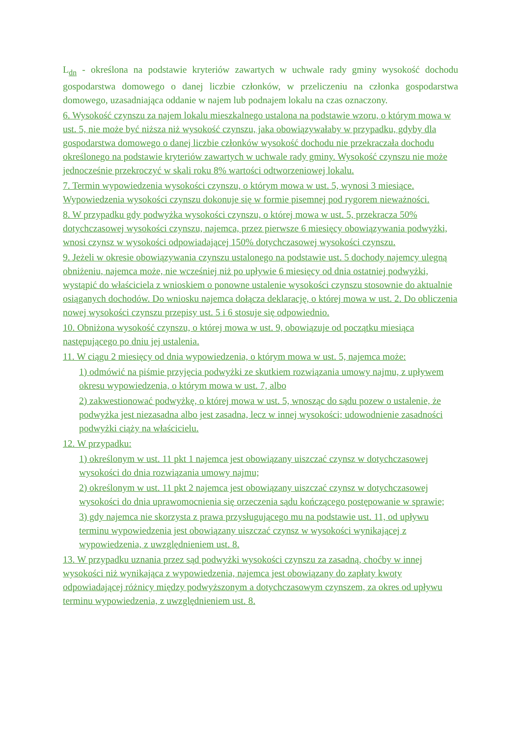L<sub>dn</sub> - określona na podstawie kryteriów zawartych w uchwale rady gminy wysokość dochodu gospodarstwa domowego o danej liczbie członków, w przeliczeniu na członka gospodarstwa domowego, uzasadniająca oddanie w najem lub podnajem lokalu na czas oznaczony.
6. Wysokość czynszu za najem lokalu mieszkalnego ustalona na podstawie wzoru, o którym mowa w ust. 5, nie może być niższa niż wysokość czynszu, jaka obowiązywałaby w przypadku, gdyby dla gospodarstwa domowego o danej liczbie członków wysokość dochodu nie przekraczała dochodu określonego na podstawie kryteriów zawartych w uchwale rady gminy. Wysokość czynszu nie może jednocześnie przekroczyć w skali roku 8% wartości odtworzeniowej lokalu.
7. Termin wypowiedzenia wysokości czynszu, o którym mowa w ust. 5, wynosi 3 miesiące. Wypowiedzenia wysokości czynszu dokonuje się w formie pisemnej pod rygorem nieważności.
8. W przypadku gdy podwyżka wysokości czynszu, o której mowa w ust. 5, przekracza 50% dotychczasowej wysokości czynszu, najemca, przez pierwsze 6 miesięcy obowiązywania podwyżki, wnosi czynsz w wysokości odpowiadającej 150% dotychczasowej wysokości czynszu.
9. Jeżeli w okresie obowiązywania czynszu ustalonego na podstawie ust. 5 dochody najemcy ulegną obniżeniu, najemca może, nie wcześniej niż po upływie 6 miesięcy od dnia ostatniej podwyżki, wystąpić do właściciela z wnioskiem o ponowne ustalenie wysokości czynszu stosownie do aktualnie osiąganych dochodów. Do wniosku najemca dołącza deklarację, o której mowa w ust. 2. Do obliczenia nowej wysokości czynszu przepisy ust. 5 i 6 stosuje się odpowiednio.
10. Obniżona wysokość czynszu, o której mowa w ust. 9, obowiązuje od początku miesiąca następującego po dniu jej ustalenia.
11. W ciągu 2 miesięcy od dnia wypowiedzenia, o którym mowa w ust. 5, najemca może:
1) odmówić na piśmie przyjęcia podwyżki ze skutkiem rozwiązania umowy najmu, z upływem okresu wypowiedzenia, o którym mowa w ust. 7, albo
2) zakwestionować podwyżkę, o której mowa w ust. 5, wnosząc do sądu pozew o ustalenie, że podwyżka jest niezasadna albo jest zasadna, lecz w innej wysokości; udowodnienie zasadności podwyżki ciąży na właścicielu.
12. W przypadku:
1) określonym w ust. 11 pkt 1 najemca jest obowiązany uiszczać czynsz w dotychczasowej wysokości do dnia rozwiązania umowy najmu;
2) określonym w ust. 11 pkt 2 najemca jest obowiązany uiszczać czynsz w dotychczasowej wysokości do dnia uprawomocnienia się orzeczenia sądu kończącego postępowanie w sprawie;
3) gdy najemca nie skorzysta z prawa przysługującego mu na podstawie ust. 11, od upływu terminu wypowiedzenia jest obowiązany uiszczać czynsz w wysokości wynikającej z wypowiedzenia, z uwzględnieniem ust. 8.
13. W przypadku uznania przez sąd podwyżki wysokości czynszu za zasadną, choćby w innej wysokości niż wynikająca z wypowiedzenia, najemca jest obowiązany do zapłaty kwoty odpowiadającej różnicy między podwyższonym a dotychczasowym czynszem, za okres od upływu terminu wypowiedzenia, z uwzględnieniem ust. 8.